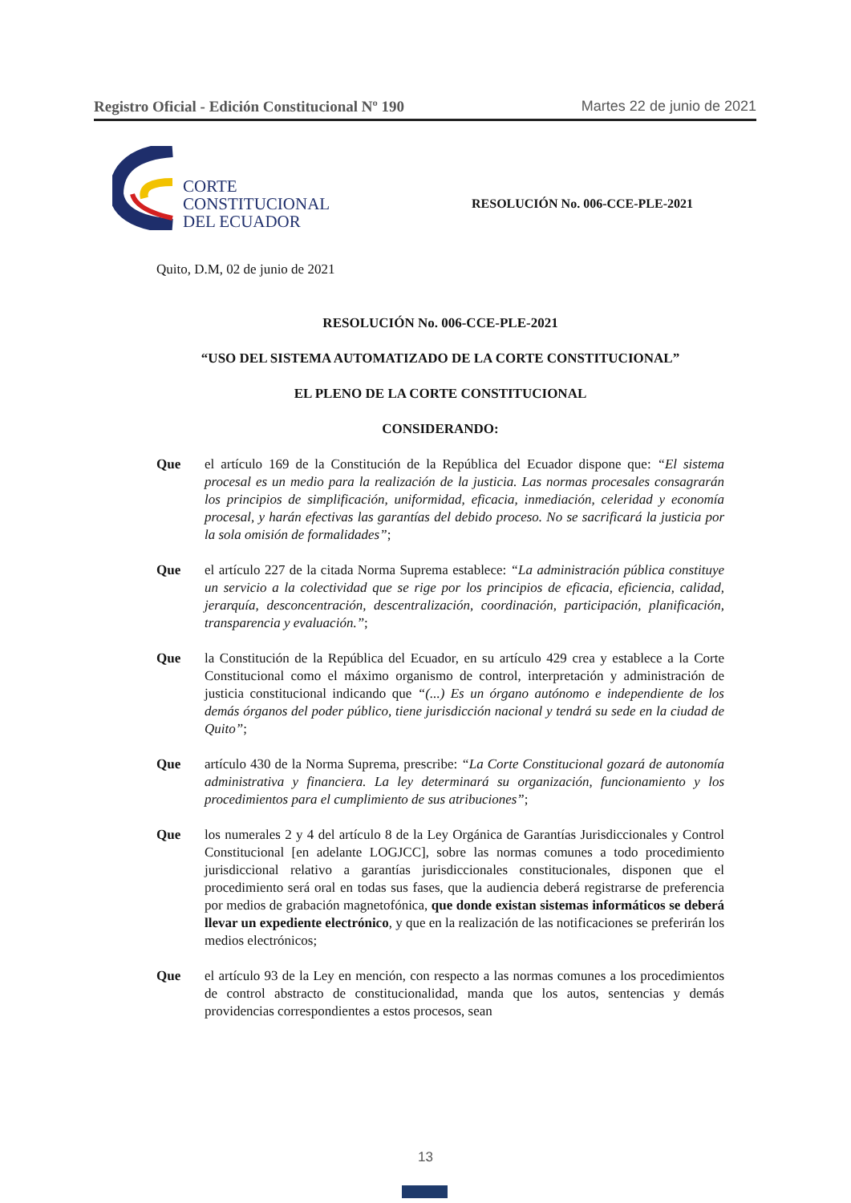Registro Oficial - Edición Constitucional Nº 190 Martes 22 de junio de 2021
CORTE
CONSTITUCIONAL
DEL ECUADOR
RESOLUCIÓN No. 006-CCE-PLE-2021
Quito, D.M, 02 de junio de 2021
RESOLUCIÓN No. 006-CCE-PLE-2021
“USO DEL SISTEMA AUTOMATIZADO DE LA CORTE CONSTITUCIONAL”
EL PLENO DE LA CORTE CONSTITUCIONAL
CONSIDERANDO:
Que el artículo 169 de la Constitución de la República del Ecuador dispone que: “El sistema procesal es un medio para la realización de la justicia. Las normas procesales consagrarán los principios de simplificación, uniformidad, eficacia, inmediación, celeridad y economía procesal, y harán efectivas las garantías del debido proceso. No se sacrificará la justicia por la sola omisión de formalidades”;
Que el artículo 227 de la citada Norma Suprema establece: “La administración pública constituye un servicio a la colectividad que se rige por los principios de eficacia, eficiencia, calidad, jerarquía, desconcentración, descentralización, coordinación, participación, planificación, transparencia y evaluación.”;
Que la Constitución de la República del Ecuador, en su artículo 429 crea y establece a la Corte Constitucional como el máximo organismo de control, interpretación y administración de justicia constitucional indicando que “(...) Es un órgano autónomo e independiente de los demás órganos del poder público, tiene jurisdicción nacional y tendrá su sede en la ciudad de Quito”;
Que artículo 430 de la Norma Suprema, prescribe: “La Corte Constitucional gozará de autonomía administrativa y financiera. La ley determinará su organización, funcionamiento y los procedimientos para el cumplimiento de sus atribuciones”;
Que los numerales 2 y 4 del artículo 8 de la Ley Orgánica de Garantías Jurisdiccionales y Control Constitucional [en adelante LOGJCC], sobre las normas comunes a todo procedimiento jurisdiccional relativo a garantías jurisdiccionales constitucionales, disponen que el procedimiento será oral en todas sus fases, que la audiencia deberá registrarse de preferencia por medios de grabación magnetofónica, que donde existan sistemas informáticos se deberá llevar un expediente electrónico, y que en la realización de las notificaciones se preferirán los medios electrónicos;
Que el artículo 93 de la Ley en mención, con respecto a las normas comunes a los procedimientos de control abstracto de constitucionalidad, manda que los autos, sentencias y demás providencias correspondientes a estos procesos, sean
13